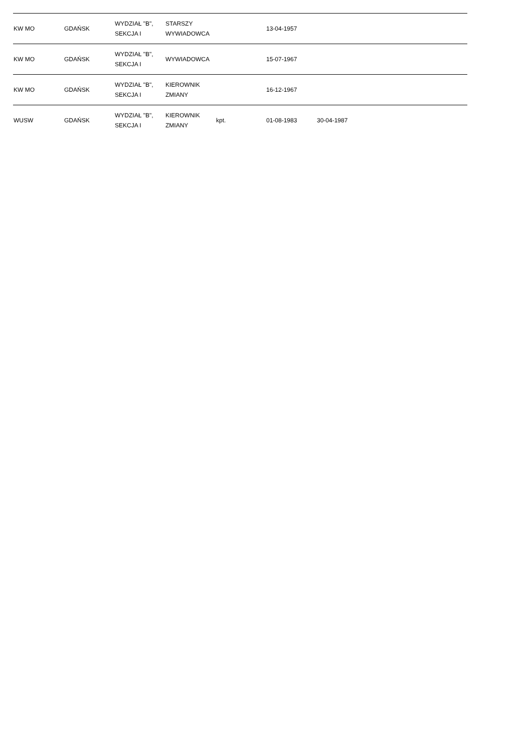| KW MO | GDAŃSK | WYDZIAŁ "B", SEKCJA I | STARSZY WYWIADOWCA | | 13-04-1957 | | |
| KW MO | GDAŃSK | WYDZIAŁ "B", SEKCJA I | WYWIADOWCA | | 15-07-1967 | | |
| KW MO | GDAŃSK | WYDZIAŁ "B", SEKCJA I | KIEROWNIK ZMIANY | | 16-12-1967 | | |
| WUSW | GDAŃSK | WYDZIAŁ "B", SEKCJA I | KIEROWNIK ZMIANY | kpt. | 01-08-1983 | 30-04-1987 | |